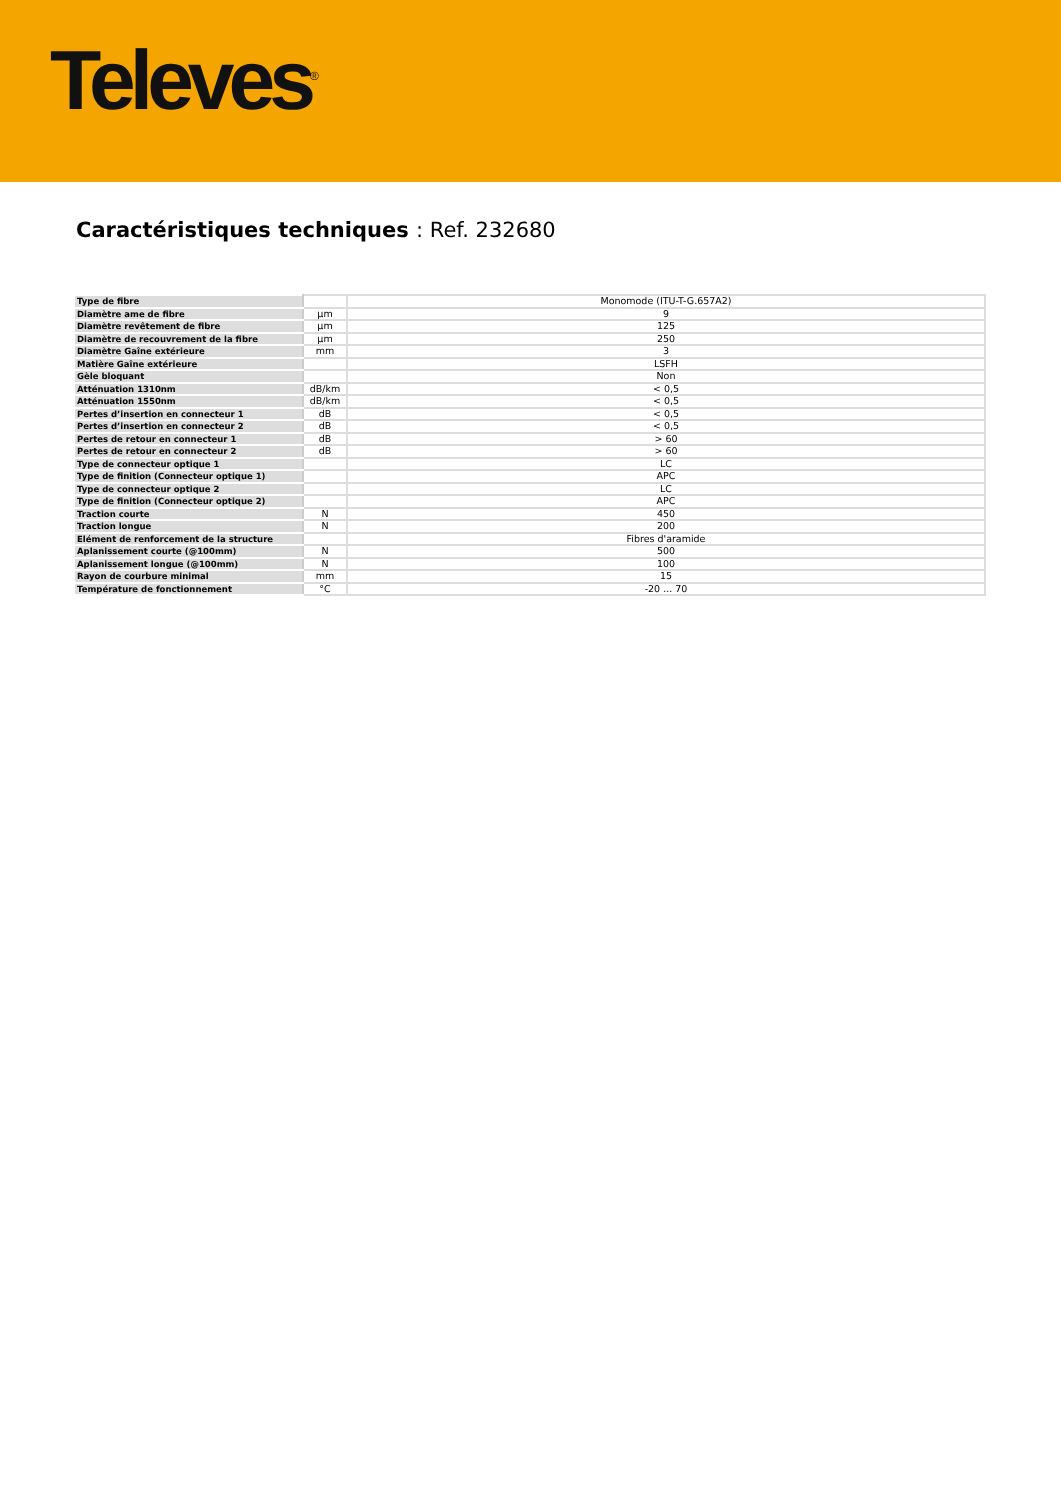Televes<sup>®</sup>
Caractéristiques techniques : Ref. 232680
| Type de fibre | | Monomode (ITU-T-G.657A2) |
| Diamètre ame de fibre | µm | 9 |
| Diamètre revêtement de fibre | µm | 125 |
| Diamètre de recouvrement de la fibre | µm | 250 |
| Diamètre Gaîne extérieure | mm | 3 |
| Matière Gaîne extérieure | | LSFH |
| Gèle bloquant | | Non |
| Atténuation 1310nm | dB/km | < 0,5 |
| Atténuation 1550nm | dB/km | < 0,5 |
| Pertes d’insertion en connecteur 1 | dB | < 0,5 |
| Pertes d’insertion en connecteur 2 | dB | < 0,5 |
| Pertes de retour en connecteur 1 | dB | > 60 |
| Pertes de retour en connecteur 2 | dB | > 60 |
| Type de connecteur optique 1 | | LC |
| Type de finition (Connecteur optique 1) | | APC |
| Type de connecteur optique 2 | | LC |
| Type de finition (Connecteur optique 2) | | APC |
| Traction courte | N | 450 |
| Traction longue | N | 200 |
| Elément de renforcement de la structure | | Fibres d'aramide |
| Aplanissement courte (@100mm) | N | 500 |
| Aplanissement longue (@100mm) | N | 100 |
| Rayon de courbure minimal | mm | 15 |
| Température de fonctionnement | °C | -20 ... 70 |